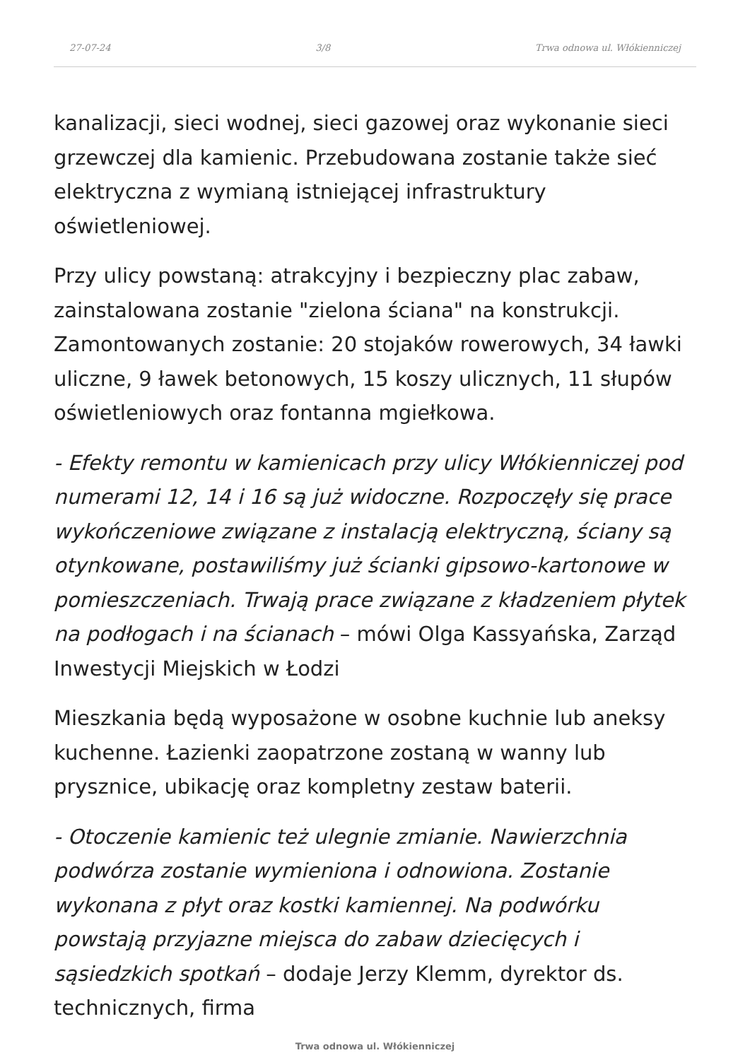27-07-24 3/8 Trwa odnowa ul. Włókienniczej
kanalizacji, sieci wodnej, sieci gazowej oraz wykonanie sieci grzewczej dla kamienic. Przebudowana zostanie także sieć elektryczna z wymianą istniejącej infrastruktury oświetleniowej.
Przy ulicy powstaną: atrakcyjny i bezpieczny plac zabaw, zainstalowana zostanie "zielona ściana" na konstrukcji. Zamontowanych zostanie: 20 stojaków rowerowych, 34 ławki uliczne, 9 ławek betonowych, 15 koszy ulicznych, 11 słupów oświetleniowych oraz fontanna mgiełkowa.
- Efekty remontu w kamienicach przy ulicy Włókienniczej pod numerami 12, 14 i 16 są już widoczne. Rozpoczęły się prace wykończeniowe związane z instalacją elektryczną, ściany są otynkowane, postawiliśmy już ścianki gipsowo-kartonowe w pomieszczeniach. Trwają prace związane z kładzeniem płytek na podłogach i na ścianach – mówi Olga Kassyańska, Zarząd Inwestycji Miejskich w Łodzi
Mieszkania będą wyposażone w osobne kuchnie lub aneksy kuchenne. Łazienki zaopatrzone zostaną w wanny lub prysznice, ubikację oraz kompletny zestaw baterii.
- Otoczenie kamienic też ulegnie zmianie. Nawierzchnia podwórza zostanie wymieniona i odnowiona. Zostanie wykonana z płyt oraz kostki kamiennej. Na podwórku powstają przyjazne miejsca do zabaw dziecięcych i sąsiedzkich spotkań – dodaje Jerzy Klemm, dyrektor ds. technicznych, firma
Trwa odnowa ul. Włókienniczej